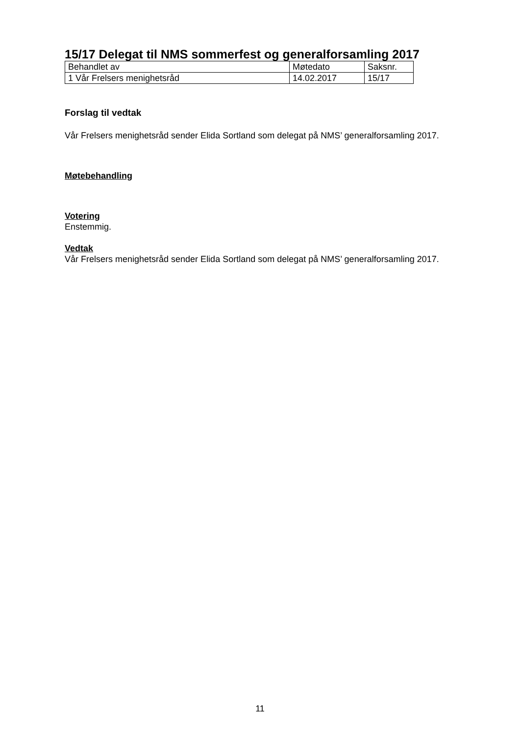15/17 Delegat til NMS sommerfest og generalforsamling 2017
| Behandlet av | Møtedato | Saksnr. |
| 1 Vår Frelsers menighetsråd | 14.02.2017 | 15/17 |
Forslag til vedtak
Vår Frelsers menighetsråd sender Elida Sortland som delegat på NMS’ generalforsamling 2017.
Møtebehandling
Votering
Enstemmig.
Vedtak
Vår Frelsers menighetsråd sender Elida Sortland som delegat på NMS’ generalforsamling 2017.
11